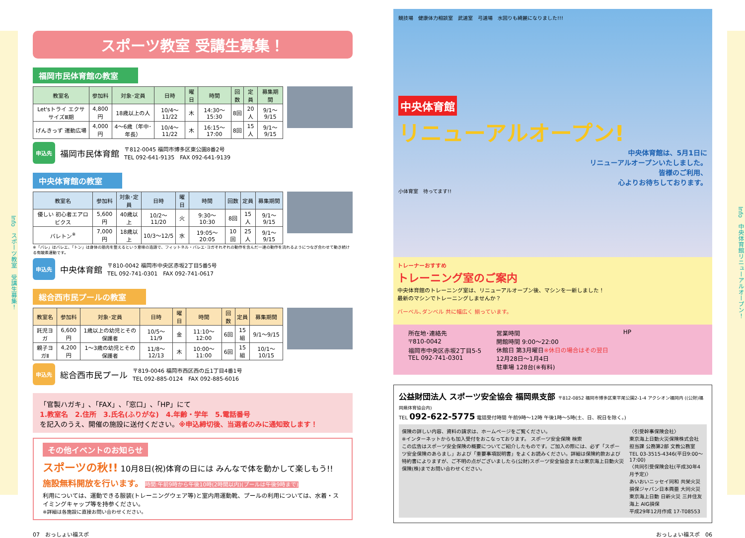Info　スポーツ教室　受講生募集！
Info　中央体育館リニューアルオープン！
スポーツ教室 受講生募集！
福岡市民体育館の教室
| 教室名 | 参加料 | 対象･定員 | 日時 | 曜日 | 時間 | 回数 | 定員 | 募集期間 |
| --- | --- | --- | --- | --- | --- | --- | --- | --- |
| Let'sトライ エクササイズⅢ期 | 4,800円 | 18歳以上の人 | 10/4～11/22 | 木 | 14:30～15:30 | 8回 | 20人 | 9/1～9/15 |
| げんきっず 運動広場 | 4,000円 | 4～6歳（年中･年長） | 10/4～11/22 | 木 | 16:15～17:00 | 8回 | 15人 | 9/1～9/15 |
申込先 福岡市民体育館 〒812-0045 福岡市博多区東公園8番2号
TEL 092-641-9135　FAX 092-641-9139
中央体育館の教室
| 教室名 | 参加料 | 対象･定員 | 日時 | 曜日 | 時間 | 回数 | 定員 | 募集期間 |
| --- | --- | --- | --- | --- | --- | --- | --- | --- |
| 優しい 初心者エアロビクス | 5,600円 | 40歳以上 | 10/2～11/20 | 火 | 9:30～10:30 | 8回 | 15人 | 9/1～9/15 |
| バレトン<sup>※</sup> | 7,000円 | 18歳以上 | 10/3～12/5 | 水 | 19:05～20:05 | 10回 | 25人 | 9/1～9/15 |
※「バレ」はバレエ、「トン」は身体の筋肉を整えるという意味の造語で、フィットネル・バレエ･ヨガそれぞれの動作を含んだ一連の動作を流れるようにつなぎ合わせて動き続ける有酸素運動です。
申込先 中央体育館 〒810-0042 福岡市中央区赤坂2丁目5番5号
TEL 092-741-0301　FAX 092-741-0617
総合西市民プールの教室
| 教室名 | 参加料 | 対象･定員 | 日時 | 曜日 | 時間 | 回数 | 定員 | 募集期間 |
| --- | --- | --- | --- | --- | --- | --- | --- | --- |
| 託児ヨガ | 6,600円 | 1歳以上の幼児とその保護者 | 10/5～11/9 | 金 | 11:10～12:00 | 6回 | 15組 | 9/1～9/15 |
| 親子ヨガⅡ | 4,200円 | 1～3歳の幼児とその保護者 | 11/8～12/13 | 木 | 10:00～11:00 | 6回 | 15組 | 10/1～10/15 |
申込先 総合西市民プール 〒819-0046 福岡市西区西の丘1丁目4番1号
TEL 092-885-0124　FAX 092-885-6016
「官製ハガキ」､「FAX」､「窓口」､「HP」にて
1.教室名　2.住所　3.氏名(ふりがな)　4.年齢・学年　5.電話番号
を記入のうえ、開催の施設に送付ください。※申込締切後、当選者のみに通知致します！
その他イベントのお知らせ
スポーツの秋!! 10月8日(祝)体育の日には みんなで体を動かして楽しもう!!
施設無料開放を行います。 時間:午前9時から午後10時(2時間以内)(プールは午後9時まで)
利用については、運動できる服装(トレーニングウェア等)と室内用運動靴、プールの利用については、水着・スイミングキャップ等を持参ください。
※詳細は各施設に直接お問い合わせください。
07　おっしょい福スポ
競技場　健康体力相談室　武道室　弓道場　水回りも綺麗になりました!!!
中央体育館
リニューアルオープン!
中央体育館は、5月1日に
リニューアルオープンいたしました。
皆様のご利用、
心よりお待ちしております。
小体育室　待ってます!!
トレーナーおすすめ
トレーニング室のご案内
中央体育館のトレーニング室は、リニューアルオープン後、マシンを一新しました！
最新のマシンでトレーニングしませんか？
バーベル､ダンベル 共に幅広く 揃っています。
所在地･連絡先
〒810-0042
福岡市中央区赤坂2丁目5-5
TEL 092-741-0301
営業時間
開館時間 9:00～22:00
休館日 第3月曜日※休日の場合はその翌日
12月28日～1月4日
駐車場 128台(※有料)
HP
公益財団法人 スポーツ安全協会 福岡県支部 〒812-0852 福岡市博多区東平尾公園2-1-4 アクシオン福岡内 ((公財)福岡県体育協会内)
TEL 092-622-5775 電話受付時間 午前9時～12時 午後1時～5時(土、日、祝日を除く。)
保険の詳しい内容、資料の請求は、ホームページをご覧ください。
※インターネットからも加入受付をおこなっております。 スポーツ安全保険 検索
この広告はスポーツ安全保険の概要についてご紹介したものです。ご加入の際には、必ず「スポーツ安全保険のあらまし」および「重要事項説明書」をよくお読みください。詳細は保険約款および特約書によりますが、ご不明の点がございましたら(公財)スポーツ安全協会または東京海上日動火災保険(株)までお問い合わせください。
〈引受幹事保険会社〉
東京海上日動火災保険株式会社
担当課 公務第2部 文教公務室
TEL 03-3515-4346(平日9:00～17:00)
〈共同引受保険会社(平成30年4月予定)〉
あいおいニッセイ同和 共栄火災 損保ジャパン日本興亜 大同火災 東京海上日動 日新火災 三井住友海上 AIG損保
平成29年12月作成 17-T08553
おっしょい福スポ　06